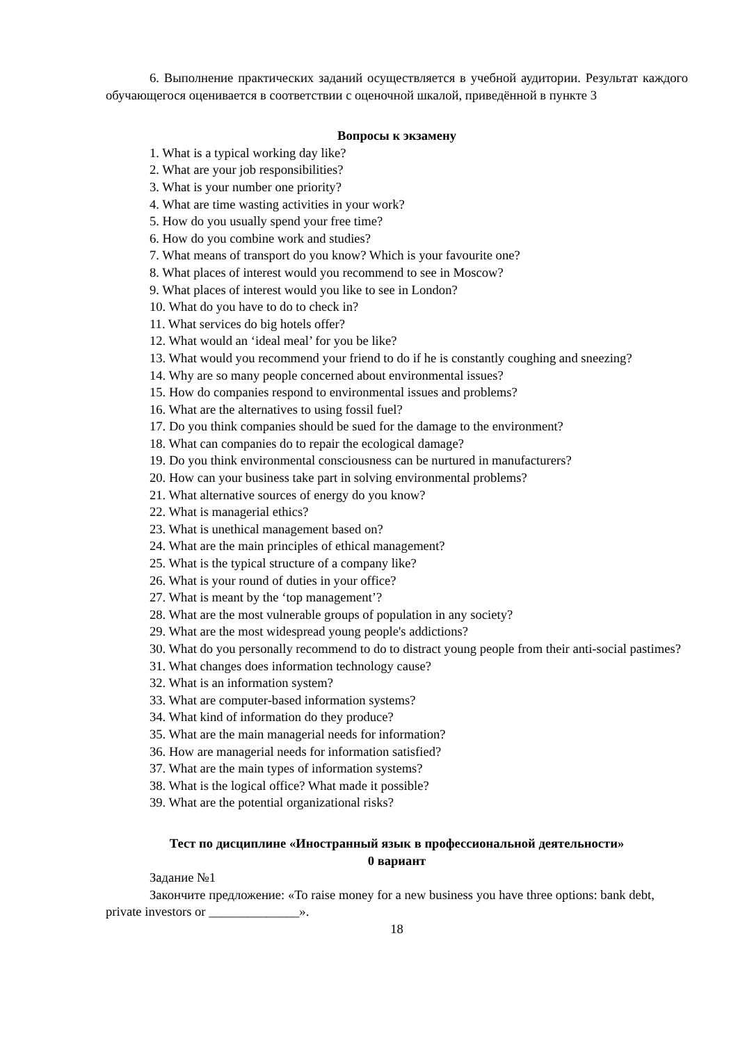6. Выполнение практических заданий осуществляется в учебной аудитории. Результат каждого обучающегося оценивается в соответствии с оценочной шкалой, приведённой в пункте 3
Вопросы к экзамену
1. What is a typical working day like?
2. What are your job responsibilities?
3. What is your number one priority?
4. What are time wasting activities in your work?
5. How do you usually spend your free time?
6. How do you combine work and studies?
7. What means of transport do you know? Which is your favourite one?
8. What places of interest would you recommend to see in Moscow?
9. What places of interest would you like to see in London?
10. What do you have to do to check in?
11. What services do big hotels offer?
12. What would an ‘ideal meal’ for you be like?
13. What would you recommend your friend to do if he is constantly coughing and sneezing?
14. Why are so many people concerned about environmental issues?
15. How do companies respond to environmental issues and problems?
16. What are the alternatives to using fossil fuel?
17. Do you think companies should be sued for the damage to the environment?
18. What can companies do to repair the ecological damage?
19. Do you think environmental consciousness can be nurtured in manufacturers?
20. How can your business take part in solving environmental problems?
21. What alternative sources of energy do you know?
22. What is managerial ethics?
23. What is unethical management based on?
24. What are the main principles of ethical management?
25. What is the typical structure of a company like?
26. What is your round of duties in your office?
27. What is meant by the ‘top management’?
28. What are the most vulnerable groups of population in any society?
29. What are the most widespread young people's addictions?
30. What do you personally recommend to do to distract young people from their anti-social pastimes?
31. What changes does information technology cause?
32. What is an information system?
33. What are computer-based information systems?
34. What kind of information do they produce?
35. What are the main managerial needs for information?
36. How are managerial needs for information satisfied?
37. What are the main types of information systems?
38. What is the logical office? What made it possible?
39. What are the potential organizational risks?
Тест по дисциплине «Иностранный язык в профессиональной деятельности»
0 вариант
Задание №1
Закончите предложение: «To raise money for a new business you have three options: bank debt, private investors or ______________».
18